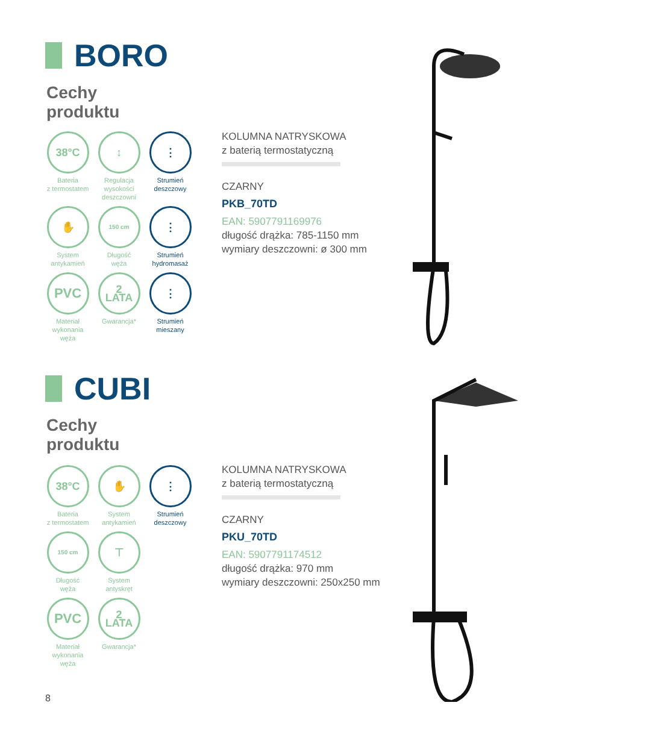BORO
Cechy
produktu
38°C
Bateria
z termostatem
↕
Regulacja
wysokości
deszczowni
⋮
Strumień
deszczowy
✋
System
antykamień
150 cm
Długość
węża
⋮
Strumień
hydromasaż
PVC
Materiał
wykonania
węża
2
LATA
Gwarancja*
⋮
Strumień
mieszany
KOLUMNA NATRYSKOWA
z baterią termostatyczną
CZARNY
PKB_70TD
EAN: 5907791169976
długość drążka: 785-1150 mm
wymiary deszczowni: ø 300 mm
CUBI
Cechy
produktu
38°C
Bateria
z termostatem
✋
System
antykamień
⋮
Strumień
deszczowy
150 cm
Długość
węża
⊤
System
antyskręt
PVC
Materiał
wykonania
węża
2
LATA
Gwarancja*
KOLUMNA NATRYSKOWA
z baterią termostatyczną
CZARNY
PKU_70TD
EAN: 5907791174512
długość drążka: 970 mm
wymiary deszczowni: 250x250 mm
8